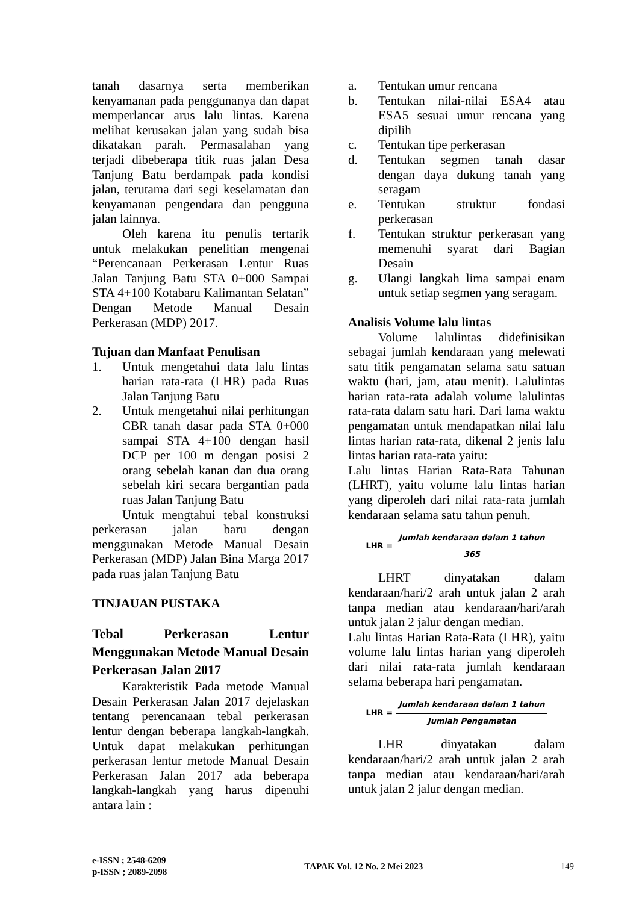tanah dasarnya serta memberikan kenyamanan pada penggunanya dan dapat memperlancar arus lalu lintas. Karena melihat kerusakan jalan yang sudah bisa dikatakan parah. Permasalahan yang terjadi dibeberapa titik ruas jalan Desa Tanjung Batu berdampak pada kondisi jalan, terutama dari segi keselamatan dan kenyamanan pengendara dan pengguna jalan lainnya.
Oleh karena itu penulis tertarik untuk melakukan penelitian mengenai “Perencanaan Perkerasan Lentur Ruas Jalan Tanjung Batu STA 0+000 Sampai STA 4+100 Kotabaru Kalimantan Selatan” Dengan Metode Manual Desain Perkerasan (MDP) 2017.
Tujuan dan Manfaat Penulisan
1. Untuk mengetahui data lalu lintas harian rata-rata (LHR) pada Ruas Jalan Tanjung Batu
2. Untuk mengetahui nilai perhitungan CBR tanah dasar pada STA 0+000 sampai STA 4+100 dengan hasil DCP per 100 m dengan posisi 2 orang sebelah kanan dan dua orang sebelah kiri secara bergantian pada ruas Jalan Tanjung Batu
Untuk mengtahui tebal konstruksi perkerasan jalan baru dengan menggunakan Metode Manual Desain Perkerasan (MDP) Jalan Bina Marga 2017 pada ruas jalan Tanjung Batu
TINJAUAN PUSTAKA
Tebal Perkerasan Lentur Menggunakan Metode Manual Desain Perkerasan Jalan 2017
Karakteristik Pada metode Manual Desain Perkerasan Jalan 2017 dejelaskan tentang perencanaan tebal perkerasan lentur dengan beberapa langkah-langkah. Untuk dapat melakukan perhitungan perkerasan lentur metode Manual Desain Perkerasan Jalan 2017 ada beberapa langkah-langkah yang harus dipenuhi antara lain :
a. Tentukan umur rencana
b. Tentukan nilai-nilai ESA4 atau ESA5 sesuai umur rencana yang dipilih
c. Tentukan tipe perkerasan
d. Tentukan segmen tanah dasar dengan daya dukung tanah yang seragam
e. Tentukan struktur fondasi perkerasan
f. Tentukan struktur perkerasan yang memenuhi syarat dari Bagian Desain
g. Ulangi langkah lima sampai enam untuk setiap segmen yang seragam.
Analisis Volume lalu lintas
Volume lalulintas didefinisikan sebagai jumlah kendaraan yang melewati satu titik pengamatan selama satu satuan waktu (hari, jam, atau menit). Lalulintas harian rata-rata adalah volume lalulintas rata-rata dalam satu hari. Dari lama waktu pengamatan untuk mendapatkan nilai lalu lintas harian rata-rata, dikenal 2 jenis lalu lintas harian rata-rata yaitu:
Lalu lintas Harian Rata-Rata Tahunan (LHRT), yaitu volume lalu lintas harian yang diperoleh dari nilai rata-rata jumlah kendaraan selama satu tahun penuh.
LHR = Jumlah kendaraan dalam 1 tahun 365
LHRT dinyatakan dalam kendaraan/hari/2 arah untuk jalan 2 arah tanpa median atau kendaraan/hari/arah untuk jalan 2 jalur dengan median.
Lalu lintas Harian Rata-Rata (LHR), yaitu volume lalu lintas harian yang diperoleh dari nilai rata-rata jumlah kendaraan selama beberapa hari pengamatan.
LHR = Jumlah kendaraan dalam 1 tahun Jumlah Pengamatan
LHR dinyatakan dalam kendaraan/hari/2 arah untuk jalan 2 arah tanpa median atau kendaraan/hari/arah untuk jalan 2 jalur dengan median.
e-ISSN ; 2548-6209
p-ISSN ; 2089-2098
TAPAK Vol. 12 No. 2 Mei 2023 149